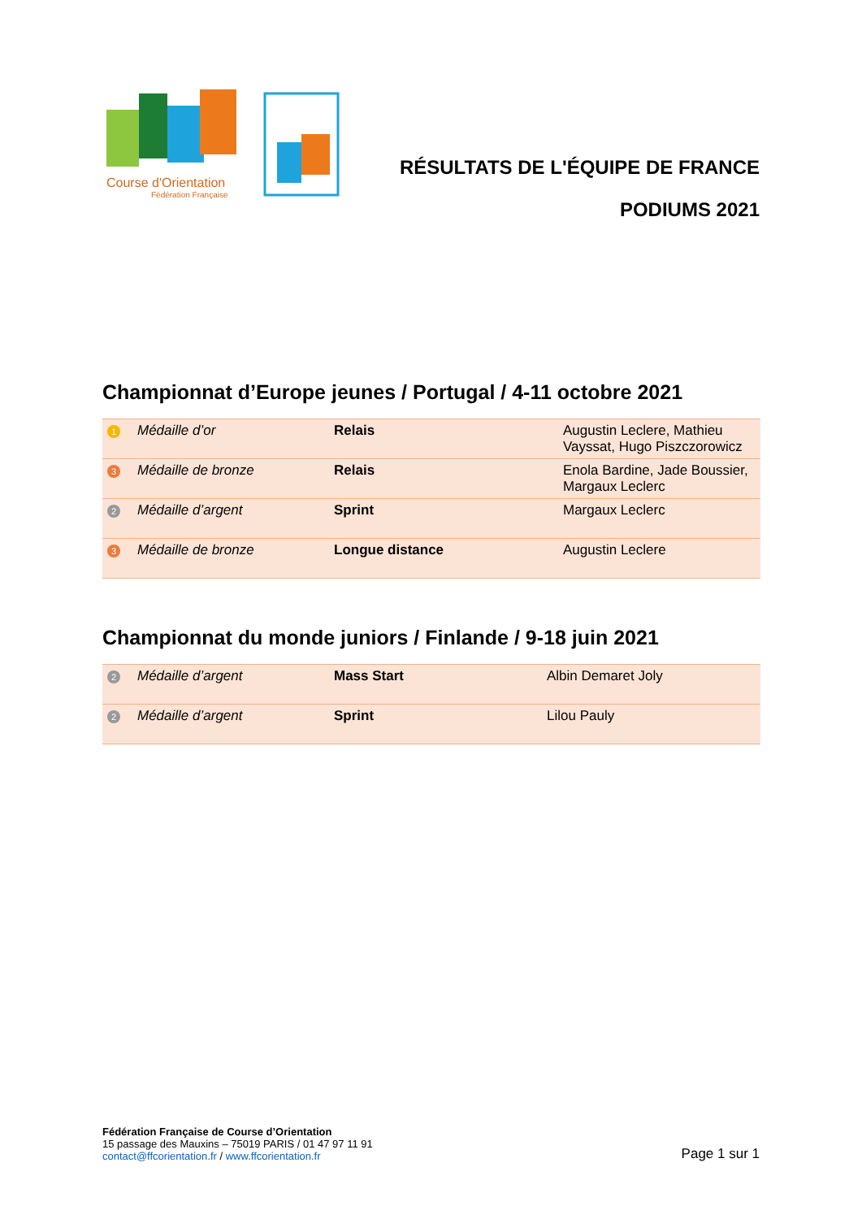Course d'Orientation
Fédération Française
RÉSULTATS DE L'ÉQUIPE DE FRANCE
PODIUMS 2021
Championnat d’Europe jeunes / Portugal / 4-11 octobre 2021
| 1 | Médaille d’or | Relais | Augustin Leclere, Mathieu Vayssat, Hugo Piszczorowicz |
| 3 | Médaille de bronze | Relais | Enola Bardine, Jade Boussier, Margaux Leclerc |
| 2 | Médaille d’argent | Sprint | Margaux Leclerc |
| 3 | Médaille de bronze | Longue distance | Augustin Leclere |
Championnat du monde juniors / Finlande / 9-18 juin 2021
| 2 | Médaille d’argent | Mass Start | Albin Demaret Joly |
| 2 | Médaille d’argent | Sprint | Lilou Pauly |
Fédération Française de Course d’Orientation
15 passage des Mauxins – 75019 PARIS / 01 47 97 11 91
contact@ffcorientation.fr / www.ffcorientation.fr
Page 1 sur 1